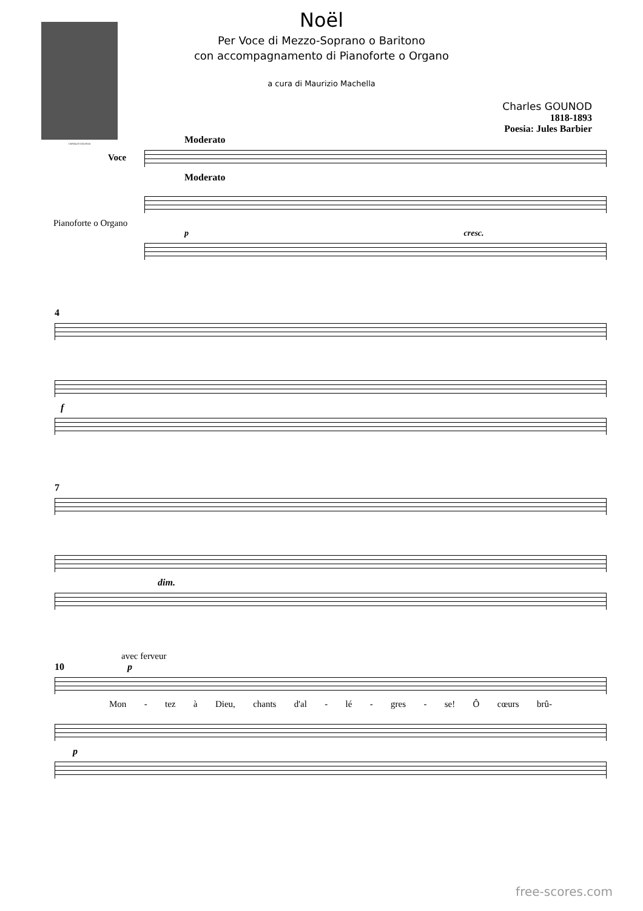CHARLES GOUNOD
Noël
Per Voce di Mezzo-Soprano o Baritono
con accompagnamento di Pianoforte o Organo
a cura di Maurizio Machella
Charles GOUNOD
1818-1893
Poesia: Jules Barbier
Moderato
Voce
Moderato
Pianoforte o Organo
p cresc.
4
f
7
dim.
avec ferveur
10 p
Mon - tez à Dieu, chants d'al - lé - gres - se! Ô cœurs brû-
p
free-scores.com